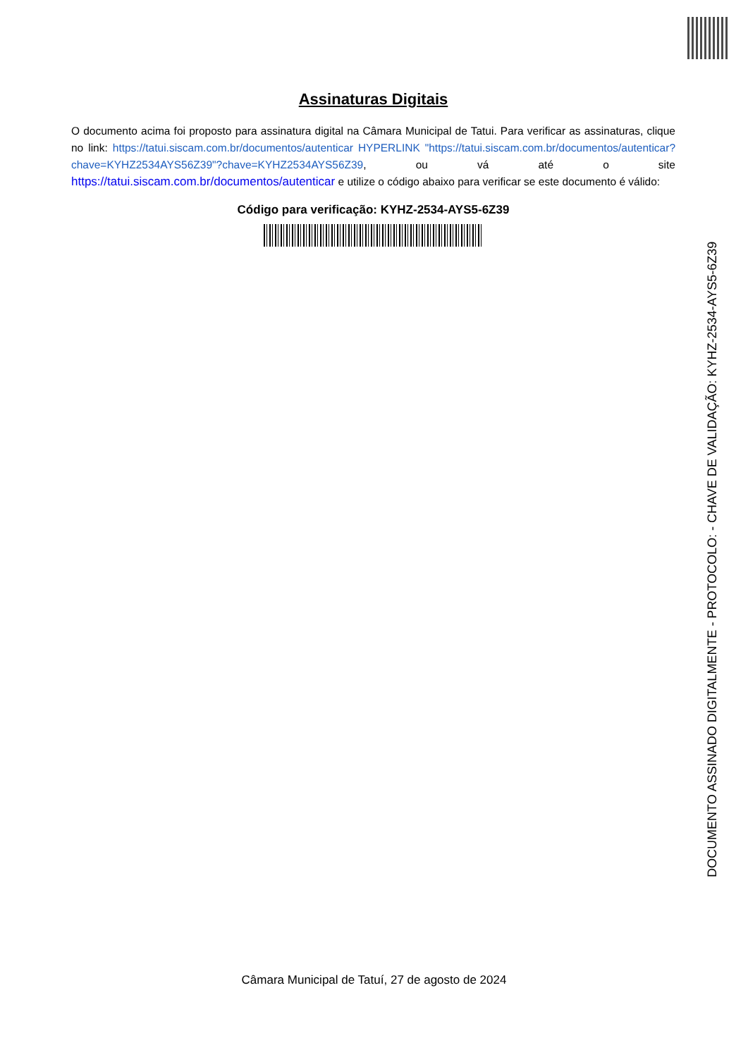Assinaturas Digitais
O documento acima foi proposto para assinatura digital na Câmara Municipal de Tatui. Para verificar as assinaturas, clique no link: https://tatui.siscam.com.br/documentos/autenticar HYPERLINK "https://tatui.siscam.com.br/documentos/autenticar?chave=KYHZ2534AYS56Z39"?chave=KYHZ2534AYS56Z39, ou vá até o site https://tatui.siscam.com.br/documentos/autenticar e utilize o código abaixo para verificar se este documento é válido:
Código para verificação: KYHZ-2534-AYS5-6Z39
Câmara Municipal de Tatuí, 27 de agosto de 2024
DOCUMENTO ASSINADO DIGITALMENTE - PROTOCOLO: - CHAVE DE VALIDAÇÃO: KYHZ-2534-AYS5-6Z39